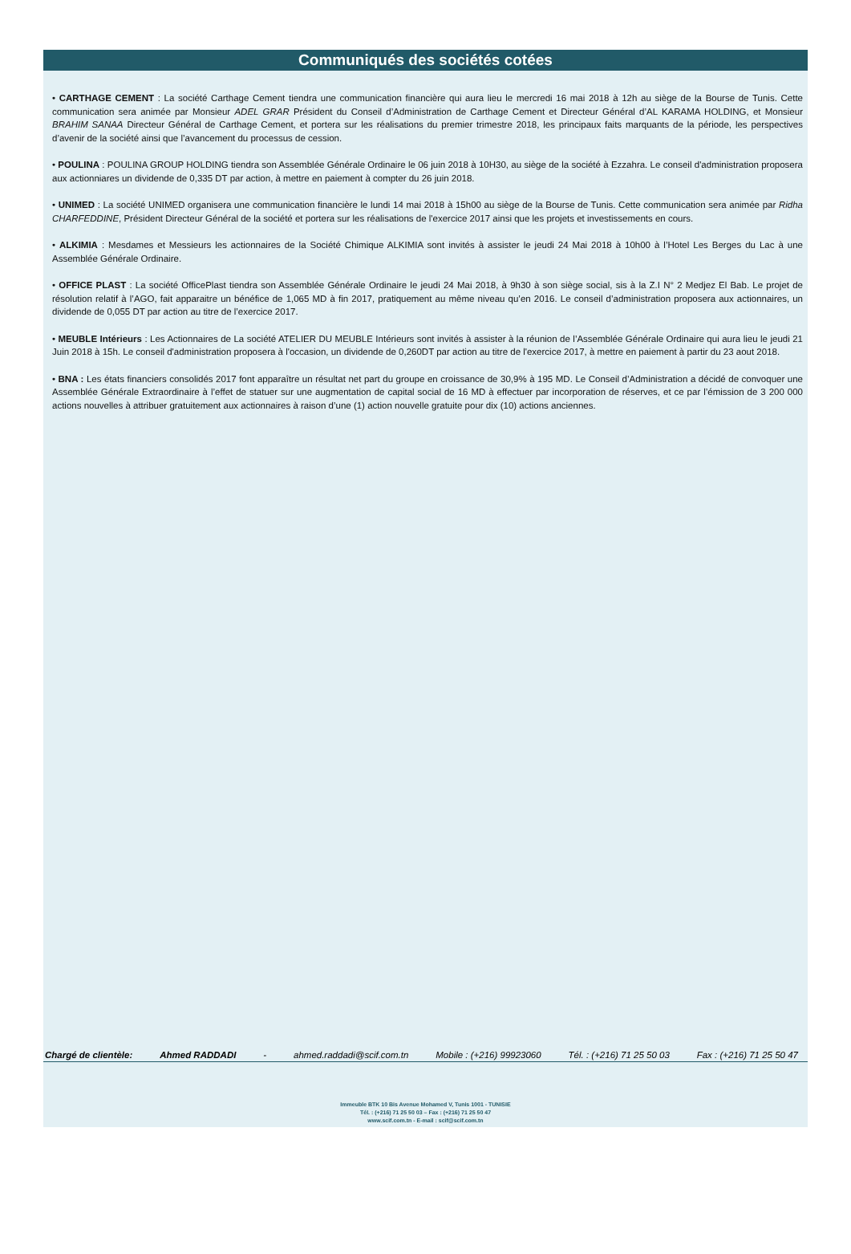Communiqués des sociétés cotées
• CARTHAGE CEMENT : La société Carthage Cement tiendra une communication financière qui aura lieu le mercredi 16 mai 2018 à 12h au siège de la Bourse de Tunis. Cette communication sera animée par Monsieur ADEL GRAR Président du Conseil d’Administration de Carthage Cement et Directeur Général d’AL KARAMA HOLDING, et Monsieur BRAHIM SANAA Directeur Général de Carthage Cement, et portera sur les réalisations du premier trimestre 2018, les principaux faits marquants de la période, les perspectives d’avenir de la société ainsi que l’avancement du processus de cession.
• POULINA : POULINA GROUP HOLDING tiendra son Assemblée Générale Ordinaire le 06 juin 2018 à 10H30, au siège de la société à Ezzahra. Le conseil d'administration proposera aux actionniares un dividende de 0,335 DT par action, à mettre en paiement à compter du 26 juin 2018.
• UNIMED : La société UNIMED organisera une communication financière le lundi 14 mai 2018 à 15h00 au siège de la Bourse de Tunis. Cette communication sera animée par Ridha CHARFEDDINE, Président Directeur Général de la société et portera sur les réalisations de l'exercice 2017 ainsi que les projets et investissements en cours.
• ALKIMIA : Mesdames et Messieurs les actionnaires de la Société Chimique ALKIMIA sont invités à assister le jeudi 24 Mai 2018 à 10h00 à l’Hotel Les Berges du Lac à une Assemblée Générale Ordinaire.
• OFFICE PLAST : La société OfficePlast tiendra son Assemblée Générale Ordinaire le jeudi 24 Mai 2018, à 9h30 à son siège social, sis à la Z.I N° 2 Medjez El Bab. Le projet de résolution relatif à l’AGO, fait apparaitre un bénéfice de 1,065 MD à fin 2017, pratiquement au même niveau qu’en 2016. Le conseil d’administration proposera aux actionnaires, un dividende de 0,055 DT par action au titre de l’exercice 2017.
• MEUBLE Intérieurs : Les Actionnaires de La société ATELIER DU MEUBLE Intérieurs sont invités à assister à la réunion de l’Assemblée Générale Ordinaire qui aura lieu le jeudi 21 Juin 2018 à 15h. Le conseil d'administration proposera à l'occasion, un dividende de 0,260DT par action au titre de l'exercice 2017, à mettre en paiement à partir du 23 aout 2018.
• BNA : Les états financiers consolidés 2017 font apparaître un résultat net part du groupe en croissance de 30,9% à 195 MD. Le Conseil d’Administration a décidé de convoquer une Assemblée Générale Extraordinaire à l’effet de statuer sur une augmentation de capital social de 16 MD à effectuer par incorporation de réserves, et ce par l’émission de 3 200 000 actions nouvelles à attribuer gratuitement aux actionnaires à raison d’une (1) action nouvelle gratuite pour dix (10) actions anciennes.
Chargé de clientèle: Ahmed RADDADI - ahmed.raddadi@scif.com.tn Mobile : (+216) 99923060 Tél. : (+216) 71 25 50 03 Fax : (+216) 71 25 50 47
Immeuble BTK 10 Bis Avenue Mohamed V, Tunis 1001 - TUNISIE
Tél. : (+216) 71 25 50 03 – Fax : (+216) 71 25 50 47
www.scif.com.tn - E-mail : scif@scif.com.tn